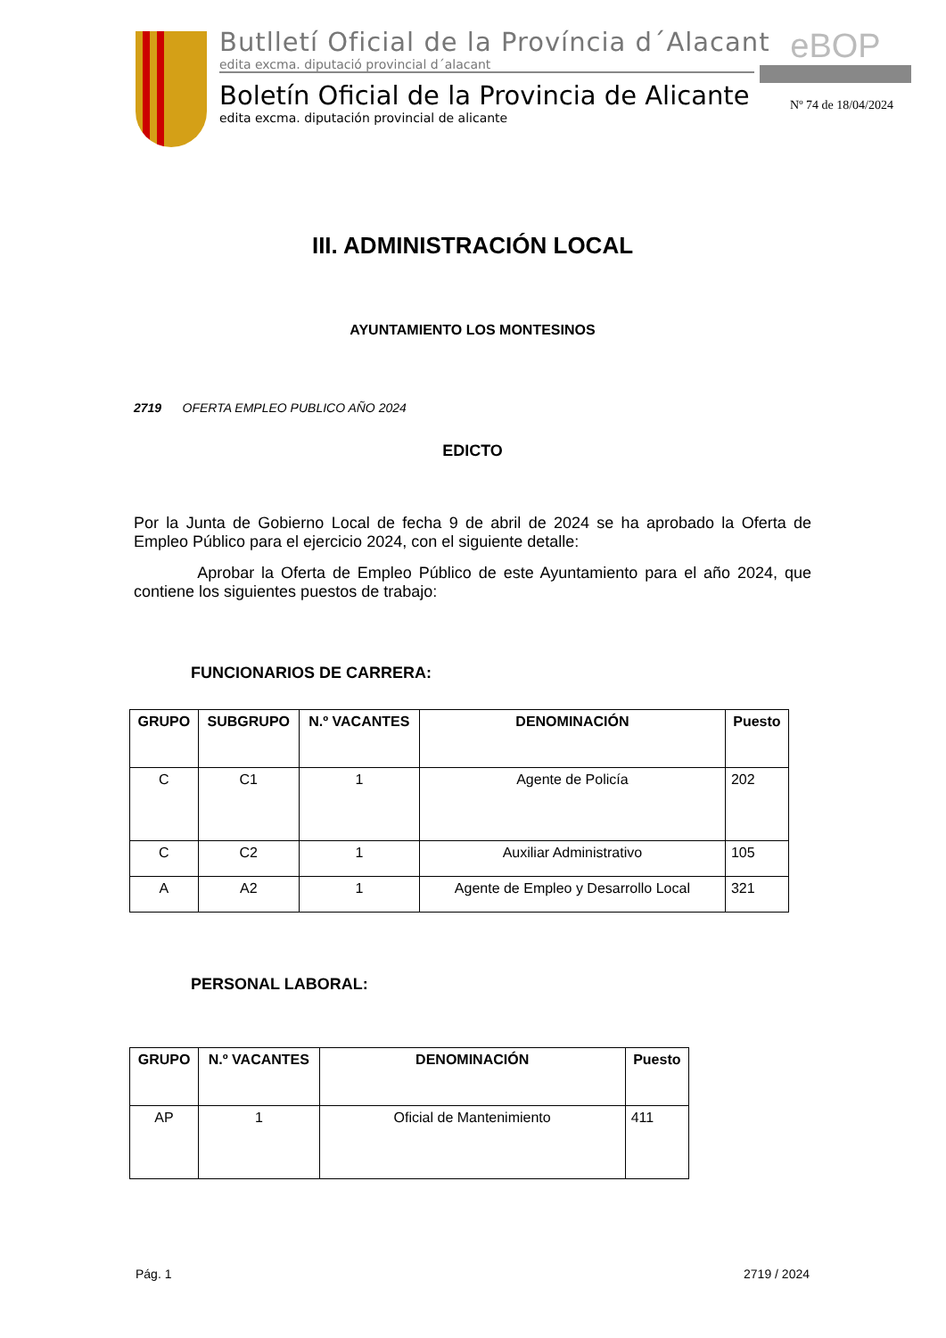Butlletí Oficial de la Província d´Alacant
edita excma. diputació provincial d´alacant
Boletín Oficial de la Provincia de Alicante
edita excma. diputación provincial de alicante
eBOP
Nº 74 de 18/04/2024
III. ADMINISTRACIÓN LOCAL
AYUNTAMIENTO LOS MONTESINOS
2719 OFERTA EMPLEO PUBLICO AÑO 2024
EDICTO
Por la Junta de Gobierno Local de fecha 9 de abril de 2024 se ha aprobado la Oferta de Empleo Público para el ejercicio 2024, con el siguiente detalle:
Aprobar la Oferta de Empleo Público de este Ayuntamiento para el año 2024, que contiene los siguientes puestos de trabajo:
FUNCIONARIOS DE CARRERA:
| GRUPO | SUBGRUPO | N.º VACANTES | DENOMINACIÓN | Puesto |
| --- | --- | --- | --- | --- |
| C | C1 | 1 | Agente de Policía | 202 |
| C | C2 | 1 | Auxiliar Administrativo | 105 |
| A | A2 | 1 | Agente de Empleo y Desarrollo Local | 321 |
PERSONAL LABORAL:
| GRUPO | N.º VACANTES | DENOMINACIÓN | Puesto |
| --- | --- | --- | --- |
| AP | 1 | Oficial de Mantenimiento | 411 |
Pág. 1 2719 / 2024